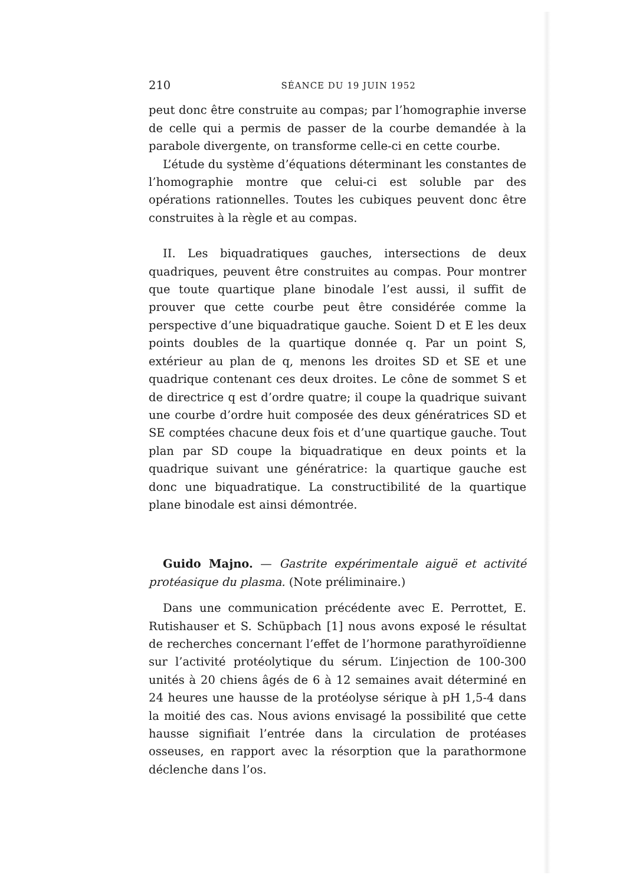210 SÉANCE DU 19 JUIN 1952
peut donc être construite au compas; par l’homographie inverse de celle qui a permis de passer de la courbe demandée à la parabole divergente, on transforme celle-ci en cette courbe.
L’étude du système d’équations déterminant les constantes de l’homographie montre que celui-ci est soluble par des opérations rationnelles. Toutes les cubiques peuvent donc être construites à la règle et au compas.
II. Les biquadratiques gauches, intersections de deux quadriques, peuvent être construites au compas. Pour montrer que toute quartique plane binodale l’est aussi, il suffit de prouver que cette courbe peut être considérée comme la perspective d’une biquadratique gauche. Soient D et E les deux points doubles de la quartique donnée q. Par un point S, extérieur au plan de q, menons les droites SD et SE et une quadrique contenant ces deux droites. Le cône de sommet S et de directrice q est d’ordre quatre; il coupe la quadrique suivant une courbe d’ordre huit composée des deux génératrices SD et SE comptées chacune deux fois et d’une quartique gauche. Tout plan par SD coupe la biquadratique en deux points et la quadrique suivant une génératrice: la quartique gauche est donc une biquadratique. La constructibilité de la quartique plane binodale est ainsi démontrée.
Guido Majno. — Gastrite expérimentale aiguë et activité protéasique du plasma. (Note préliminaire.)
Dans une communication précédente avec E. Perrottet, E. Rutishauser et S. Schüpbach [1] nous avons exposé le résultat de recherches concernant l’effet de l’hormone parathyroïdienne sur l’activité protéolytique du sérum. L’injection de 100-300 unités à 20 chiens âgés de 6 à 12 semaines avait déterminé en 24 heures une hausse de la protéolyse sérique à pH 1,5-4 dans la moitié des cas. Nous avions envisagé la possibilité que cette hausse signifiait l’entrée dans la circulation de protéases osseuses, en rapport avec la résorption que la parathormone déclenche dans l’os.